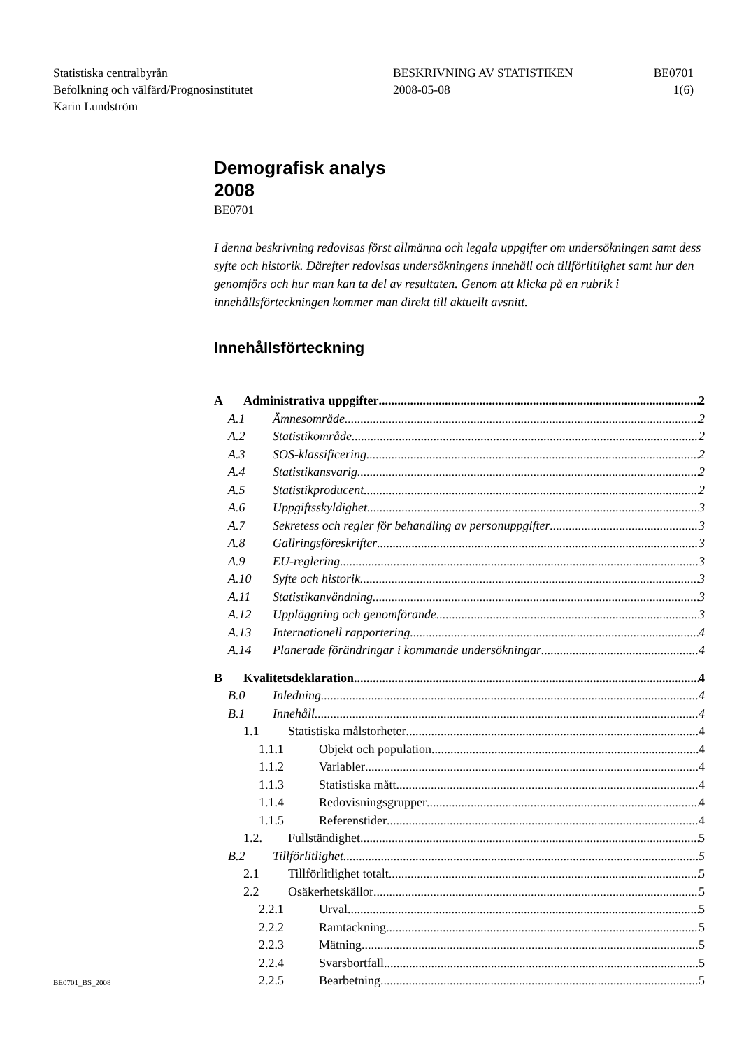Statistiska centralbyrån
Befolkning och välfärd/Prognosinstitutet
Karin Lundström
BESKRIVNING AV STATISTIKEN
2008-05-08
BE0701
1(6)
Demografisk analys
2008
BE0701
I denna beskrivning redovisas först allmänna och legala uppgifter om undersökningen samt dess syfte och historik. Därefter redovisas undersökningens innehåll och tillförlitlighet samt hur den genomförs och hur man kan ta del av resultaten. Genom att klicka på en rubrik i innehållsförteckningen kommer man direkt till aktuellt avsnitt.
Innehållsförteckning
A Administrativa uppgifter 2
A.1 Ämnesområde 2
A.2 Statistikområde 2
A.3 SOS-klassificering 2
A.4 Statistikansvarig 2
A.5 Statistikproducent 2
A.6 Uppgiftsskyldighet 3
A.7 Sekretess och regler för behandling av personuppgifter 3
A.8 Gallringsföreskrifter 3
A.9 EU-reglering 3
A.10 Syfte och historik 3
A.11 Statistikanvändning 3
A.12 Uppläggning och genomförande 3
A.13 Internationell rapportering 4
A.14 Planerade förändringar i kommande undersökningar 4
B Kvalitetsdeklaration 4
B.0 Inledning 4
B.1 Innehåll 4
1.1 Statistiska målstorheter 4
1.1.1 Objekt och population 4
1.1.2 Variabler 4
1.1.3 Statistiska mått 4
1.1.4 Redovisningsgrupper 4
1.1.5 Referenstider 4
1.2. Fullständighet 5
B.2 Tillförlitlighet 5
2.1 Tillförlitlighet totalt 5
2.2 Osäkerhetskällor 5
2.2.1 Urval 5
2.2.2 Ramtäckning 5
2.2.3 Mätning 5
2.2.4 Svarsbortfall 5
2.2.5 Bearbetning 5
BE0701_BS_2008